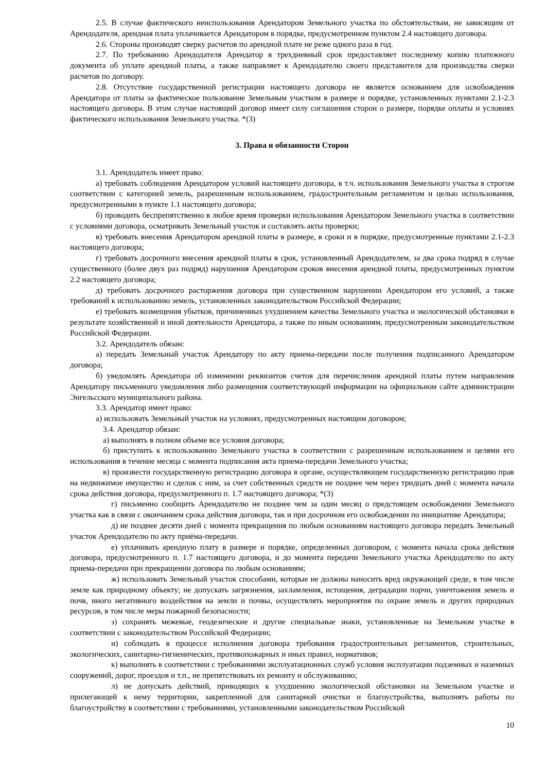2.5. В случае фактического неиспользования Арендатором Земельного участка по обстоятельствам, не зависящим от Арендодателя, арендная плата уплачивается Арендатором в порядке, предусмотренном пунктом 2.4 настоящего договора.
2.6. Стороны производят сверку расчетов по арендной плате не реже одного раза в год.
2.7. По требованию Арендодателя Арендатор в трехдневный срок предоставляет последнему копию платежного документа об уплате арендной платы, а также направляет к Арендодателю своего представителя для производства сверки расчетов по договору.
2.8. Отсутствие государственной регистрации настоящего договора не является основанием для освобождения Арендатора от платы за фактическое пользование Земельным участком в размере и порядке, установленных пунктами 2.1-2.3 настоящего договора. В этом случае настоящий договор имеет силу соглашения сторон о размере, порядке оплаты и условиях фактического использования Земельного участка. *(3)
3. Права и обязанности Сторон
3.1. Арендодатель имеет право:
а) требовать соблюдения Арендатором условий настоящего договора, в т.ч. использования Земельного участка в строгом соответствии с категорией земель, разрешенным использованием, градостроительным регламентом и целью использования, предусмотренными в пункте 1.1 настоящего договора;
б) проводить беспрепятственно в любое время проверки использования Арендатором Земельного участка в соответствии с условиями договора, осматривать Земельный участок и составлять акты проверки;
в) требовать внесения Арендатором арендной платы в размере, в сроки и в порядке, предусмотренные пунктами 2.1-2.3 настоящего договора;
г) требовать досрочного внесения арендной платы в срок, установленный Арендодателем, за два срока подряд в случае существенного (более двух раз подряд) нарушения Арендатором сроков внесения арендной платы, предусмотренных пунктом 2.2 настоящего договора;
д) требовать досрочного расторжения договора при существенном нарушении Арендатором его условий, а также требований к использованию земель, установленных законодательством Российской Федерации;
е) требовать возмещения убытков, причиненных ухудшением качества Земельного участка и экологической обстановки в результате хозяйственной и иной деятельности Арендатора, а также по иным основаниям, предусмотренным законодательством Российской Федерации.
3.2. Арендодатель обязан:
а) передать Земельный участок Арендатору по акту приема-передачи после получения подписанного Арендатором договора;
б) уведомлять Арендатора об изменении реквизитов счетов для перечисления арендной платы путем направления Арендатору письменного уведомления либо размещения соответствующей информации на официальном сайте администрации Энгельсского муниципального района.
3.3. Арендатор имеет право:
а) использовать Земельный участок на условиях, предусмотренных настоящим договором;
3.4. Арендатор обязан:
а) выполнять в полном объеме все условия договора;
б) приступить к использованию Земельного участка в соответствии с разрешенным использованием и целями его использования в течение месяца с момента подписания акта приема-передачи Земельного участка;
в) произвести государственную регистрацию договора в органе, осуществляющем государственную регистрацию прав на недвижимое имущество и сделок с ним, за счет собственных средств не позднее чем через тридцать дней с момента начала срока действия договора, предусмотренного п. 1.7 настоящего договора; *(3)
г) письменно сообщить Арендодателю не позднее чем за один месяц о предстоящем освобождении Земельного участка как в связи с окончанием срока действия договора, так и при досрочном его освобождении по инициативе Арендатора;
д) не позднее десяти дней с момента прекращения по любым основаниям настоящего договора передать Земельный участок Арендодателю по акту приёма-передачи.
е) уплачивать арендную плату в размере и порядке, определенных договором, с момента начала срока действия договора, предусмотренного п. 1.7 настоящего договора, и до момента передачи Земельного участка Арендодателю по акту приема-передачи при прекращении договора по любым основаниям;
ж) использовать Земельный участок способами, которые не должны наносить вред окружающей среде, в том числе земле как природному объекту; не допускать загрязнения, захламления, истощения, деградации порчи, уничтожения земель и почв, иного негативного воздействия на земли и почвы, осуществлять мероприятия по охране земель и других природных ресурсов, в том числе меры пожарной безопасности;
з) сохранять межевые, геодезические и другие специальные знаки, установленные на Земельном участке в соответствии с законодательством Российской Федерации;
и) соблюдать в процессе исполнения договора требования градостроительных регламентов, строительных, экологических, санитарно-гигиенических, противопожарных и иных правил, нормативов;
к) выполнять в соответствии с требованиями эксплуатационных служб условия эксплуатации подземных и наземных сооружений, дорог, проездов и т.п., не препятствовать их ремонту и обслуживанию;
л) не допускать действий, приводящих к ухудшению экологической обстановки на Земельном участке и прилегающей к нему территории, закрепленной для санитарной очистки и благоустройства, выполнять работы по благоустройству в соответствии с требованиями, установленными законодательством Российской
10